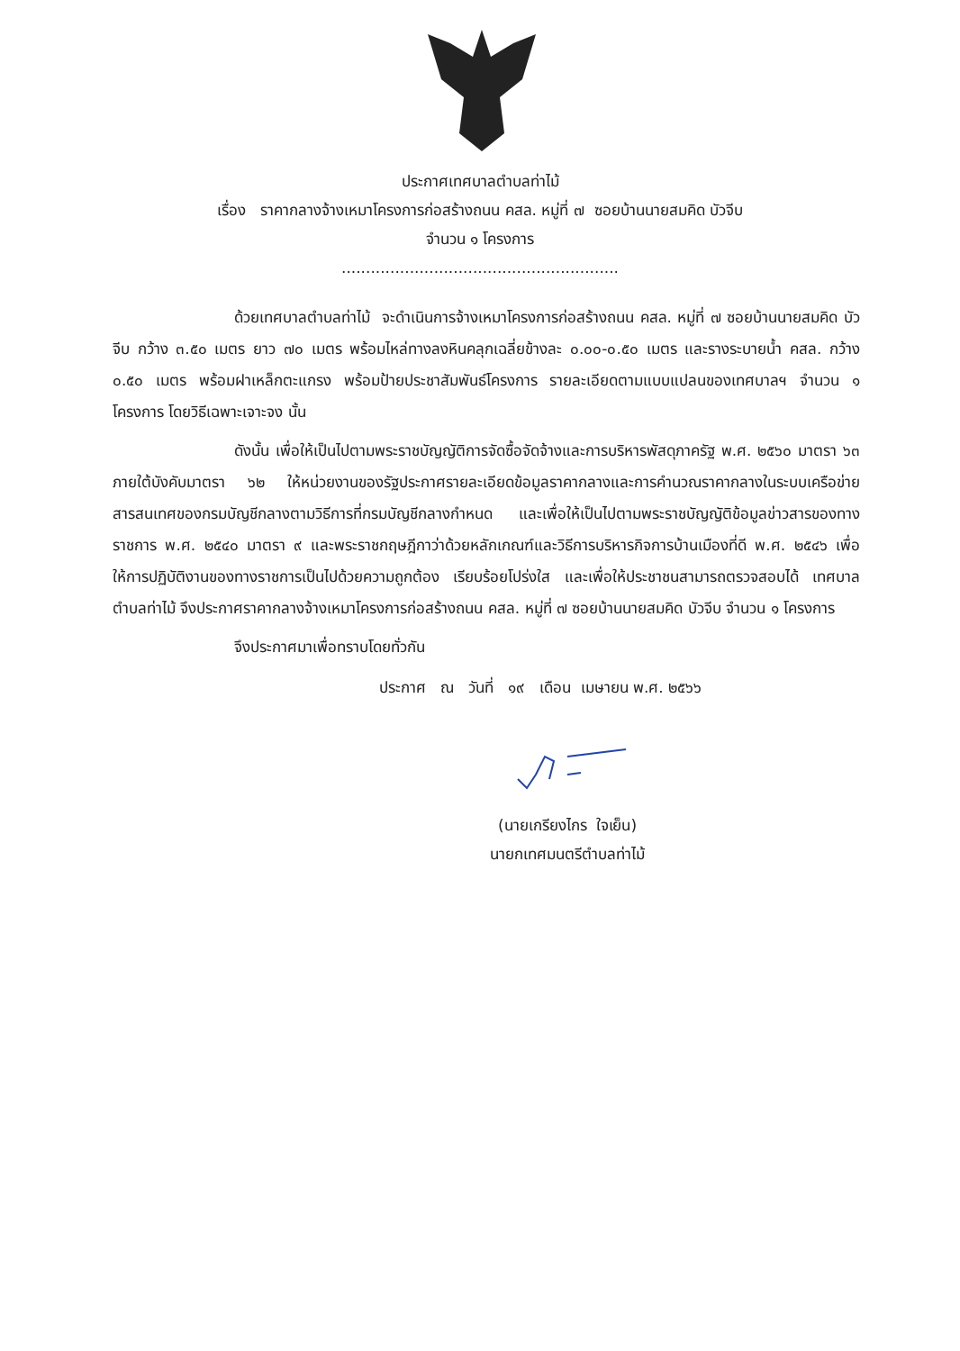ประกาศเทศบาลตำบลท่าไม้
เรื่อง ราคากลางจ้างเหมาโครงการก่อสร้างถนน คสล. หมู่ที่ ๗ ซอยบ้านนายสมคิด บัวจีบ
จำนวน ๑ โครงการ
.........................................................
ด้วยเทศบาลตำบลท่าไม้ จะดำเนินการจ้างเหมาโครงการก่อสร้างถนน คสล. หมู่ที่ ๗ ซอยบ้านนายสมคิด บัวจีบ กว้าง ๓.๕๐ เมตร ยาว ๗๐ เมตร พร้อมไหล่ทางลงหินคลุกเฉลี่ยข้างละ ๐.๐๐-๐.๕๐ เมตร และรางระบายน้ำ คสล. กว้าง ๐.๕๐ เมตร พร้อมฝาเหล็กตะแกรง พร้อมป้ายประชาสัมพันธ์โครงการ รายละเอียดตามแบบแปลนของเทศบาลฯ จำนวน ๑ โครงการ โดยวิธีเฉพาะเจาะจง นั้น
ดังนั้น เพื่อให้เป็นไปตามพระราชบัญญัติการจัดซื้อจัดจ้างและการบริหารพัสดุภาครัฐ พ.ศ. ๒๕๖๐ มาตรา ๖๓ ภายใต้บังคับมาตรา ๖๒ ให้หน่วยงานของรัฐประกาศรายละเอียดข้อมูลราคากลางและการคำนวณราคากลางในระบบเครือข่ายสารสนเทศของกรมบัญชีกลางตามวิธีการที่กรมบัญชีกลางกำหนด และเพื่อให้เป็นไปตามพระราชบัญญัติข้อมูลข่าวสารของทางราชการ พ.ศ. ๒๕๔๐ มาตรา ๙ และพระราชกฤษฎีกาว่าด้วยหลักเกณฑ์และวิธีการบริหารกิจการบ้านเมืองที่ดี พ.ศ. ๒๕๔๖ เพื่อให้การปฏิบัติงานของทางราชการเป็นไปด้วยความถูกต้อง เรียบร้อยโปร่งใส และเพื่อให้ประชาชนสามารถตรวจสอบได้ เทศบาลตำบลท่าไม้ จึงประกาศราคากลางจ้างเหมาโครงการก่อสร้างถนน คสล. หมู่ที่ ๗ ซอยบ้านนายสมคิด บัวจีบ จำนวน ๑ โครงการ
จึงประกาศมาเพื่อทราบโดยทั่วกัน
ประกาศ ณ วันที่ ๑๙ เดือน เมษายน พ.ศ. ๒๕๖๖
(นายเกรียงไกร ใจเย็น)
นายกเทศมนตรีตำบลท่าไม้